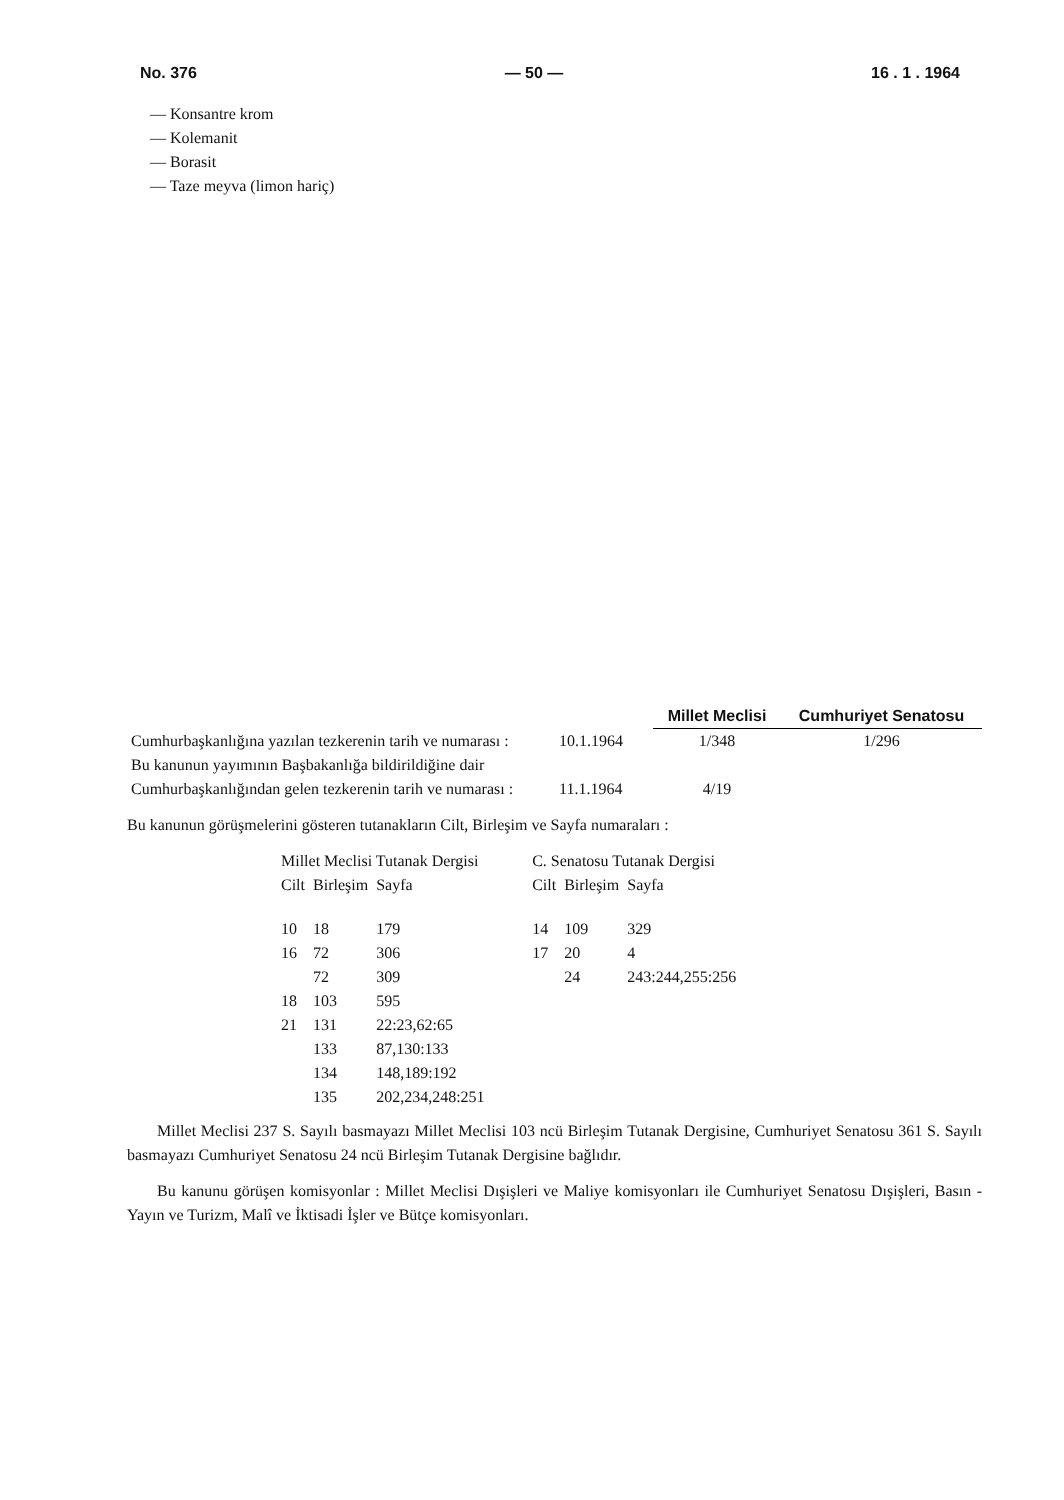No. 376 — 50 — 16 . 1 . 1964
— Konsantre krom
— Kolemanit
— Borasit
— Taze meyva (limon hariç)
| | | Millet Meclisi | Cumhuriyet Senatosu |
| Cumhurbaşkanlığına yazılan tezkerenin tarih ve numarası : | 10.1.1964 | 1/348 | 1/296 |
| Bu kanunun yayımının Başbakanlığa bildirildiğine dair Cumhurbaşkanlığından gelen tezkerenin tarih ve numarası : | 11.1.1964 | 4/19 | |
Bu kanunun görüşmelerini gösteren tutanakların Cilt, Birleşim ve Sayfa numaraları :
| Millet Meclisi Tutanak Dergisi | | | | C. Senatosu Tutanak Dergisi | | |
| Cilt | Birleşim | Sayfa | | Cilt | Birleşim | Sayfa |
| 10 | 18 | 179 | | 14 | 109 | 329 |
| 16 | 72 | 306 | | 17 | 20 | 4 |
| | 72 | 309 | | | 24 | 243:244,255:256 |
| 18 | 103 | 595 | | | | |
| 21 | 131 | 22:23,62:65 | | | | |
| | 133 | 87,130:133 | | | | |
| | 134 | 148,189:192 | | | | |
| | 135 | 202,234,248:251 | | | | |
Millet Meclisi 237 S. Sayılı basmayazı Millet Meclisi 103 ncü Birleşim Tutanak Dergisine, Cumhuriyet Senatosu 361 S. Sayılı basmayazı Cumhuriyet Senatosu 24 ncü Birleşim Tutanak Dergisine bağlıdır.
Bu kanunu görüşen komisyonlar : Millet Meclisi Dışişleri ve Maliye komisyonları ile Cumhuriyet Senatosu Dışişleri, Basın - Yayın ve Turizm, Malî ve İktisadi İşler ve Bütçe komisyonları.